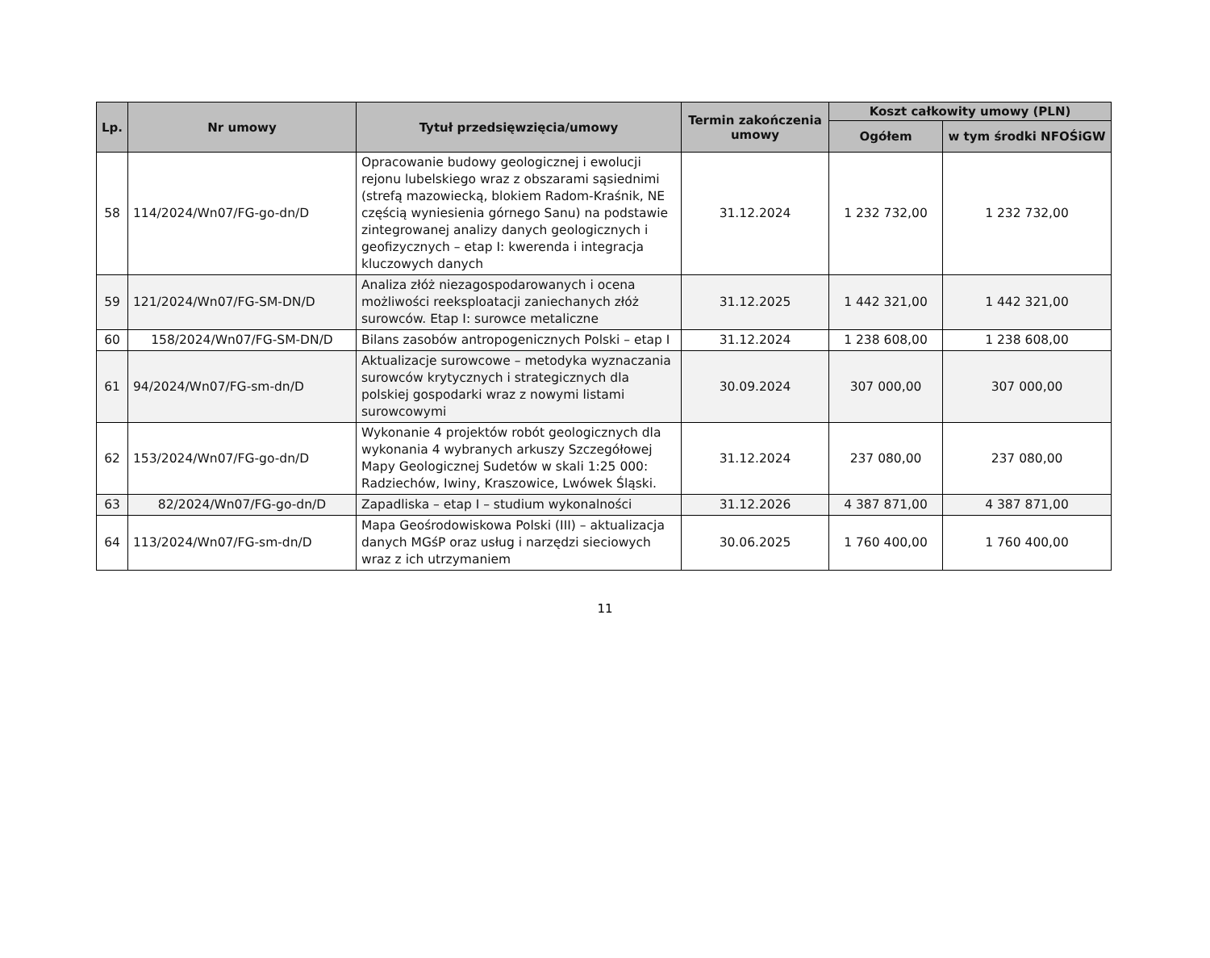| Lp. | Nr umowy | Tytuł przedsięwzięcia/umowy | Termin zakończenia umowy | Koszt całkowity umowy (PLN) | |
| --- | --- | --- | --- | --- | --- |
| | | | | Ogółem | w tym środki NFOŚiGW |
| 58 | 114/2024/Wn07/FG-go-dn/D | Opracowanie budowy geologicznej i ewolucji rejonu lubelskiego wraz z obszarami sąsiednimi (strefą mazowiecką, blokiem Radom-Kraśnik, NE częścią wyniesienia górnego Sanu) na podstawie zintegrowanej analizy danych geologicznych i geofizycznych – etap I: kwerenda i integracja kluczowych danych | 31.12.2024 | 1 232 732,00 | 1 232 732,00 |
| 59 | 121/2024/Wn07/FG-SM-DN/D | Analiza złóż niezagospodarowanych i ocena możliwości reeksploatacji zaniechanych złóż surowców. Etap I: surowce metaliczne | 31.12.2025 | 1 442 321,00 | 1 442 321,00 |
| 60 | 158/2024/Wn07/FG-SM-DN/D | Bilans zasobów antropogenicznych Polski – etap I | 31.12.2024 | 1 238 608,00 | 1 238 608,00 |
| 61 | 94/2024/Wn07/FG-sm-dn/D | Aktualizacje surowcowe – metodyka wyznaczania surowców krytycznych i strategicznych dla polskiej gospodarki wraz z nowymi listami surowcowymi | 30.09.2024 | 307 000,00 | 307 000,00 |
| 62 | 153/2024/Wn07/FG-go-dn/D | Wykonanie 4 projektów robót geologicznych dla wykonania 4 wybranych arkuszy Szczegółowej Mapy Geologicznej Sudetów w skali 1:25 000: Radziechów, Iwiny, Kraszowice, Lwówek Śląski. | 31.12.2024 | 237 080,00 | 237 080,00 |
| 63 | 82/2024/Wn07/FG-go-dn/D | Zapadliska – etap I – studium wykonalności | 31.12.2026 | 4 387 871,00 | 4 387 871,00 |
| 64 | 113/2024/Wn07/FG-sm-dn/D | Mapa Geośrodowiskowa Polski (III) – aktualizacja danych MGśP oraz usług i narzędzi sieciowych wraz z ich utrzymaniem | 30.06.2025 | 1 760 400,00 | 1 760 400,00 |
11